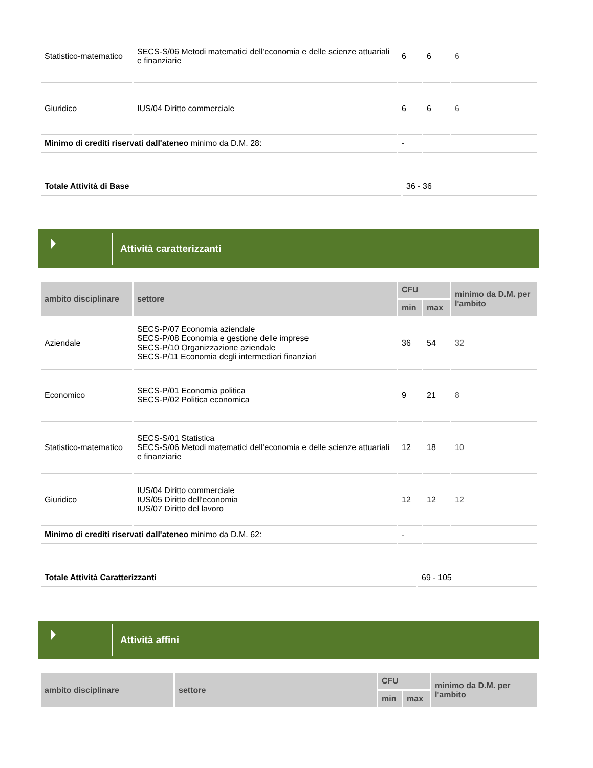| Statistico-matematico | SECS-S/06 Metodi matematici dell'economia e delle scienze attuariali e finanziarie | 6 | 6 | 6 |
| Giuridico | IUS/04 Diritto commerciale | 6 | 6 | 6 |
| Minimo di crediti riservati dall'ateneo minimo da D.M. 28: | | - | | |
| Totale Attività di Base | 36 - 36 |
Attività caratterizzanti
| ambito disciplinare | settore | CFU | | minimo da D.M. per l'ambito |
| --- | --- | --- | --- | --- |
| | | min | max | |
| Aziendale | SECS-P/07 Economia aziendale SECS-P/08 Economia e gestione delle imprese SECS-P/10 Organizzazione aziendale SECS-P/11 Economia degli intermediari finanziari | 36 | 54 | 32 |
| Economico | SECS-P/01 Economia politica SECS-P/02 Politica economica | 9 | 21 | 8 |
| Statistico-matematico | SECS-S/01 Statistica SECS-S/06 Metodi matematici dell'economia e delle scienze attuariali e finanziarie | 12 | 18 | 10 |
| Giuridico | IUS/04 Diritto commerciale IUS/05 Diritto dell'economia IUS/07 Diritto del lavoro | 12 | 12 | 12 |
| Minimo di crediti riservati dall'ateneo minimo da D.M. 62: | | - | | |
| Totale Attività Caratterizzanti | 69 - 105 |
Attività affini
| ambito disciplinare | settore | CFU | | minimo da D.M. per l'ambito |
| --- | --- | --- | --- | --- |
| | | min | max | |